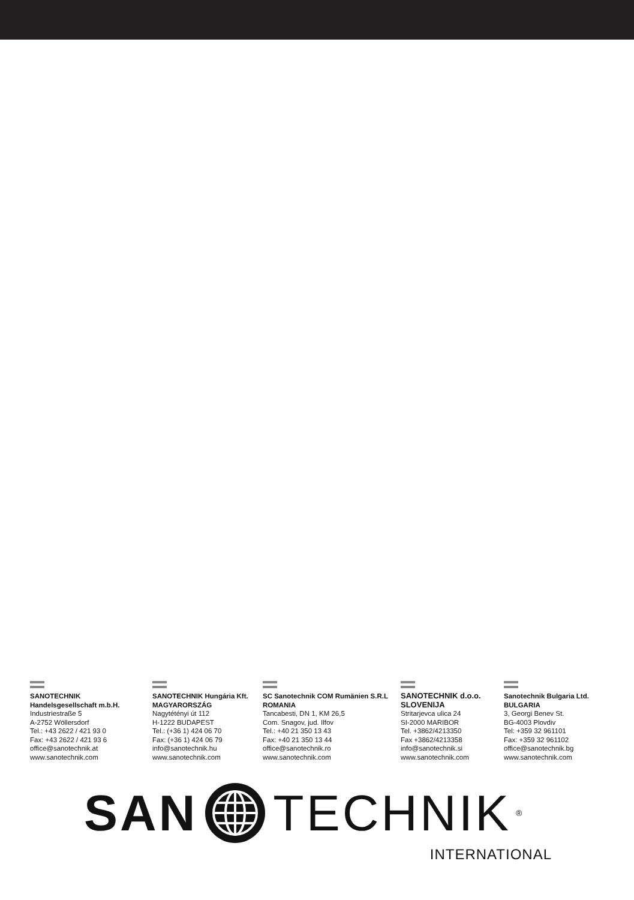SANOTECHNIK
Handelsgesellschaft m.b.H.
Industriestraße 5
A-2752 Wöllersdorf
Tel.: +43 2622 / 421 93 0
Fax: +43 2622 / 421 93 6
office@sanotechnik.at
www.sanotechnik.com
SANOTECHNIK Hungária Kft.
MAGYARORSZÁG
Nagytétényi út 112
H-1222 BUDAPEST
Tel.: (+36 1) 424 06 70
Fax: (+36 1) 424 06 79
info@sanotechnik.hu
www.sanotechnik.com
SC Sanotechnik COM Rumänien S.R.L
ROMANIA
Tancabesti, DN 1, KM 26,5
Com. Snagov, jud. Ilfov
Tel.: +40 21 350 13 43
Fax: +40 21 350 13 44
office@sanotechnik.ro
www.sanotechnik.com
SANOTECHNIK d.o.o.
SLOVENIJA
Stritarjevca ulica 24
SI-2000 MARIBOR
Tel. +3862/4213350
Fax +3862/4213358
info@sanotechnik.si
www.sanotechnik.com
Sanotechnik Bulgaria Ltd.
BULGARIA
3, Georgi Benev St.
BG-4003 Plovdiv
Tel: +359 32 961101
Fax: +359 32 961102
office@sanotechnik.bg
www.sanotechnik.com
SAN TECHNIK<sup>®</sup>
INTERNATIONAL